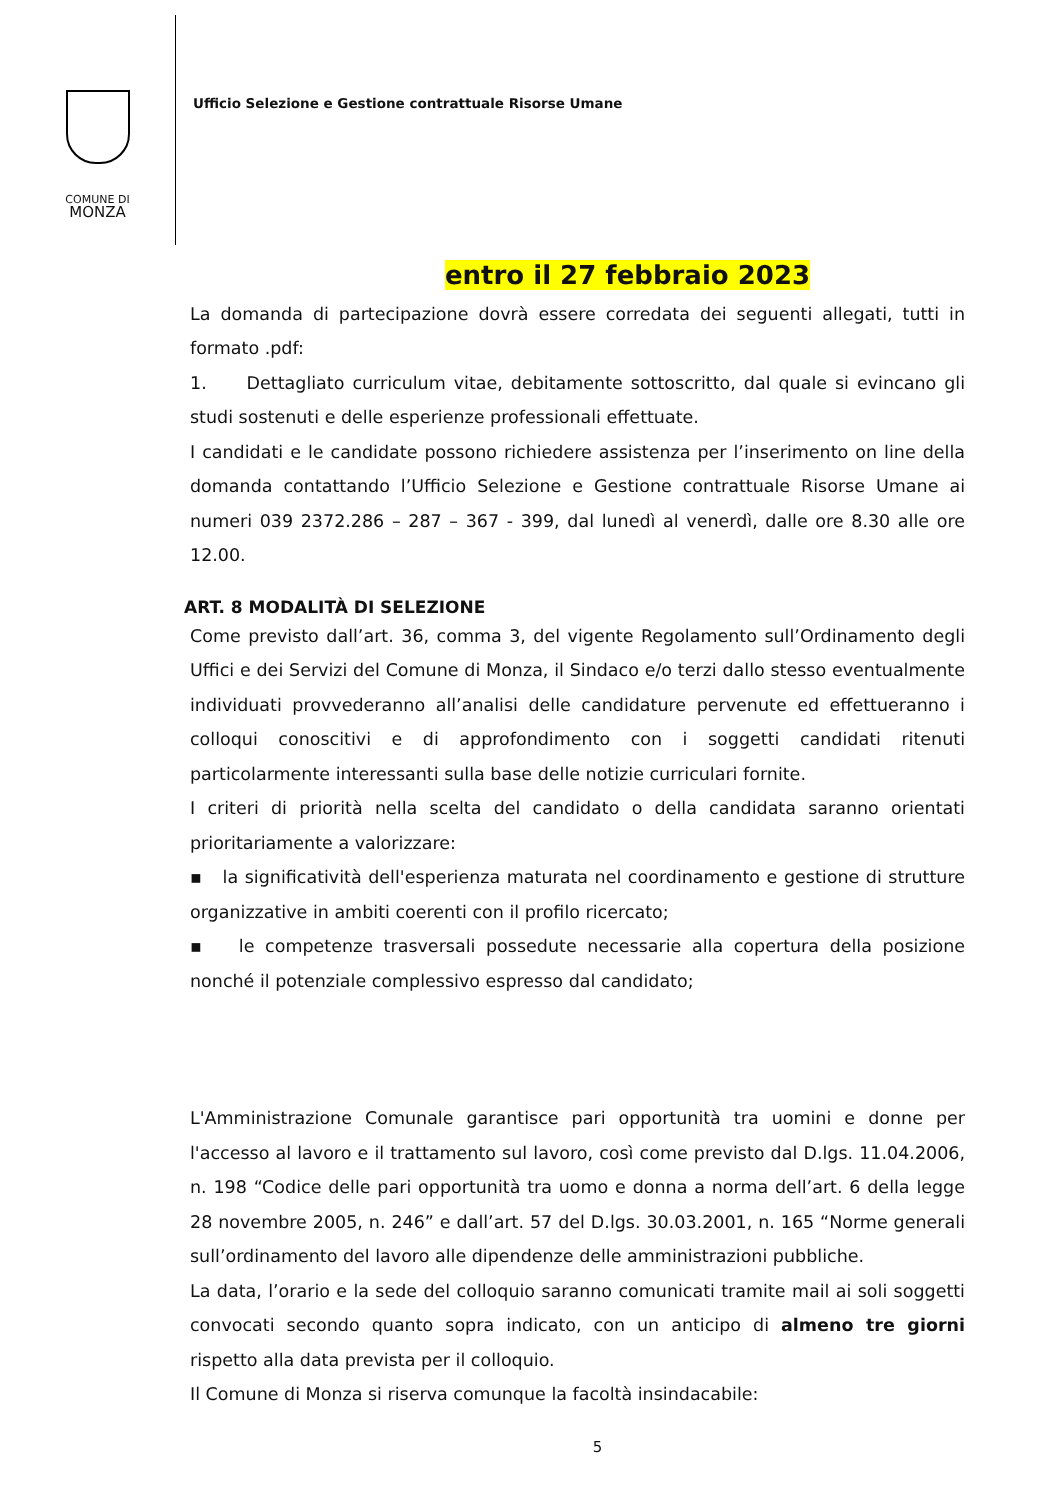COMUNE DI
MONZA
Ufficio Selezione e Gestione contrattuale Risorse Umane
entro il 27 febbraio 2023
La domanda di partecipazione dovrà essere corredata dei seguenti allegati, tutti in formato .pdf:
1. Dettagliato curriculum vitae, debitamente sottoscritto, dal quale si evincano gli studi sostenuti e delle esperienze professionali effettuate.
I candidati e le candidate possono richiedere assistenza per l’inserimento on line della domanda contattando l’Ufficio Selezione e Gestione contrattuale Risorse Umane ai numeri 039 2372.286 – 287 – 367 - 399, dal lunedì al venerdì, dalle ore 8.30 alle ore 12.00.
ART. 8 MODALITÀ DI SELEZIONE
Come previsto dall’art. 36, comma 3, del vigente Regolamento sull’Ordinamento degli Uffici e dei Servizi del Comune di Monza, il Sindaco e/o terzi dallo stesso eventualmente individuati provvederanno all’analisi delle candidature pervenute ed effettueranno i colloqui conoscitivi e di approfondimento con i soggetti candidati ritenuti particolarmente interessanti sulla base delle notizie curriculari fornite.
I criteri di priorità nella scelta del candidato o della candidata saranno orientati prioritariamente a valorizzare:
▪ la significatività dell'esperienza maturata nel coordinamento e gestione di strutture organizzative in ambiti coerenti con il profilo ricercato;
▪ le competenze trasversali possedute necessarie alla copertura della posizione nonché il potenziale complessivo espresso dal candidato;
L'Amministrazione Comunale garantisce pari opportunità tra uomini e donne per l'accesso al lavoro e il trattamento sul lavoro, così come previsto dal D.lgs. 11.04.2006, n. 198 “Codice delle pari opportunità tra uomo e donna a norma dell’art. 6 della legge 28 novembre 2005, n. 246” e dall’art. 57 del D.lgs. 30.03.2001, n. 165 “Norme generali sull’ordinamento del lavoro alle dipendenze delle amministrazioni pubbliche.
La data, l’orario e la sede del colloquio saranno comunicati tramite mail ai soli soggetti convocati secondo quanto sopra indicato, con un anticipo di almeno tre giorni rispetto alla data prevista per il colloquio.
Il Comune di Monza si riserva comunque la facoltà insindacabile:
5